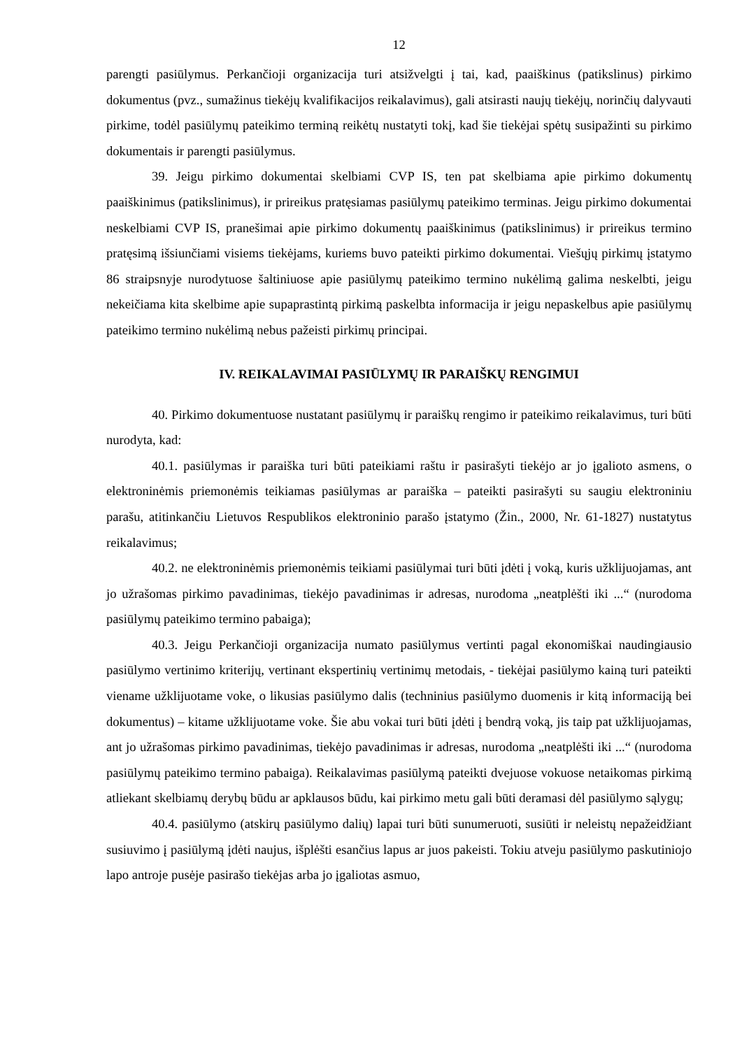12
parengti pasiūlymus. Perkančioji organizacija turi atsižvelgti į tai, kad, paaiškinus (patikslinus) pirkimo dokumentus (pvz., sumažinus tiekėjų kvalifikacijos reikalavimus), gali atsirasti naujų tiekėjų, norinčių dalyvauti pirkime, todėl pasiūlymų pateikimo terminą reikėtų nustatyti tokį, kad šie tiekėjai spėtų susipažinti su pirkimo dokumentais ir parengti pasiūlymus.
39. Jeigu pirkimo dokumentai skelbiami CVP IS, ten pat skelbiama apie pirkimo dokumentų paaiškinimus (patikslinimus), ir prireikus pratęsiamas pasiūlymų pateikimo terminas. Jeigu pirkimo dokumentai neskelbiami CVP IS, pranešimai apie pirkimo dokumentų paaiškinimus (patikslinimus) ir prireikus termino pratęsimą išsiunčiami visiems tiekėjams, kuriems buvo pateikti pirkimo dokumentai. Viešųjų pirkimų įstatymo 86 straipsnyje nurodytuose šaltiniuose apie pasiūlymų pateikimo termino nukėlimą galima neskelbti, jeigu nekeičiama kita skelbime apie supaprastintą pirkimą paskelbta informacija ir jeigu nepaskelbus apie pasiūlymų pateikimo termino nukėlimą nebus pažeisti pirkimų principai.
IV. REIKALAVIMAI PASIŪLYMŲ IR PARAIŠKŲ RENGIMUI
40. Pirkimo dokumentuose nustatant pasiūlymų ir paraiškų rengimo ir pateikimo reikalavimus, turi būti nurodyta, kad:
40.1. pasiūlymas ir paraiška turi būti pateikiami raštu ir pasirašyti tiekėjo ar jo įgalioto asmens, o elektroninėmis priemonėmis teikiamas pasiūlymas ar paraiška – pateikti pasirašyti su saugiu elektroniniu parašu, atitinkančiu Lietuvos Respublikos elektroninio parašo įstatymo (Žin., 2000, Nr. 61-1827) nustatytus reikalavimus;
40.2. ne elektroninėmis priemonėmis teikiami pasiūlymai turi būti įdėti į voką, kuris užklijuojamas, ant jo užrašomas pirkimo pavadinimas, tiekėjo pavadinimas ir adresas, nurodoma „neatplėšti iki ...“ (nurodoma pasiūlymų pateikimo termino pabaiga);
40.3. Jeigu Perkančioji organizacija numato pasiūlymus vertinti pagal ekonomiškai naudingiausio pasiūlymo vertinimo kriterijų, vertinant ekspertinių vertinimų metodais, - tiekėjai pasiūlymo kainą turi pateikti viename užklijuotame voke, o likusias pasiūlymo dalis (techninius pasiūlymo duomenis ir kitą informaciją bei dokumentus) – kitame užklijuotame voke. Šie abu vokai turi būti įdėti į bendrą voką, jis taip pat užklijuojamas, ant jo užrašomas pirkimo pavadinimas, tiekėjo pavadinimas ir adresas, nurodoma „neatplėšti iki ...“ (nurodoma pasiūlymų pateikimo termino pabaiga). Reikalavimas pasiūlymą pateikti dvejuose vokuose netaikomas pirkimą atliekant skelbiamų derybų būdu ar apklausos būdu, kai pirkimo metu gali būti deramasi dėl pasiūlymo sąlygų;
40.4. pasiūlymo (atskirų pasiūlymo dalių) lapai turi būti sunumeruoti, susiūti ir neleistų nepažeidžiant susiuvimo į pasiūlymą įdėti naujus, išplėšti esančius lapus ar juos pakeisti. Tokiu atveju pasiūlymo paskutiniojo lapo antroje pusėje pasirašo tiekėjas arba jo įgaliotas asmuo,